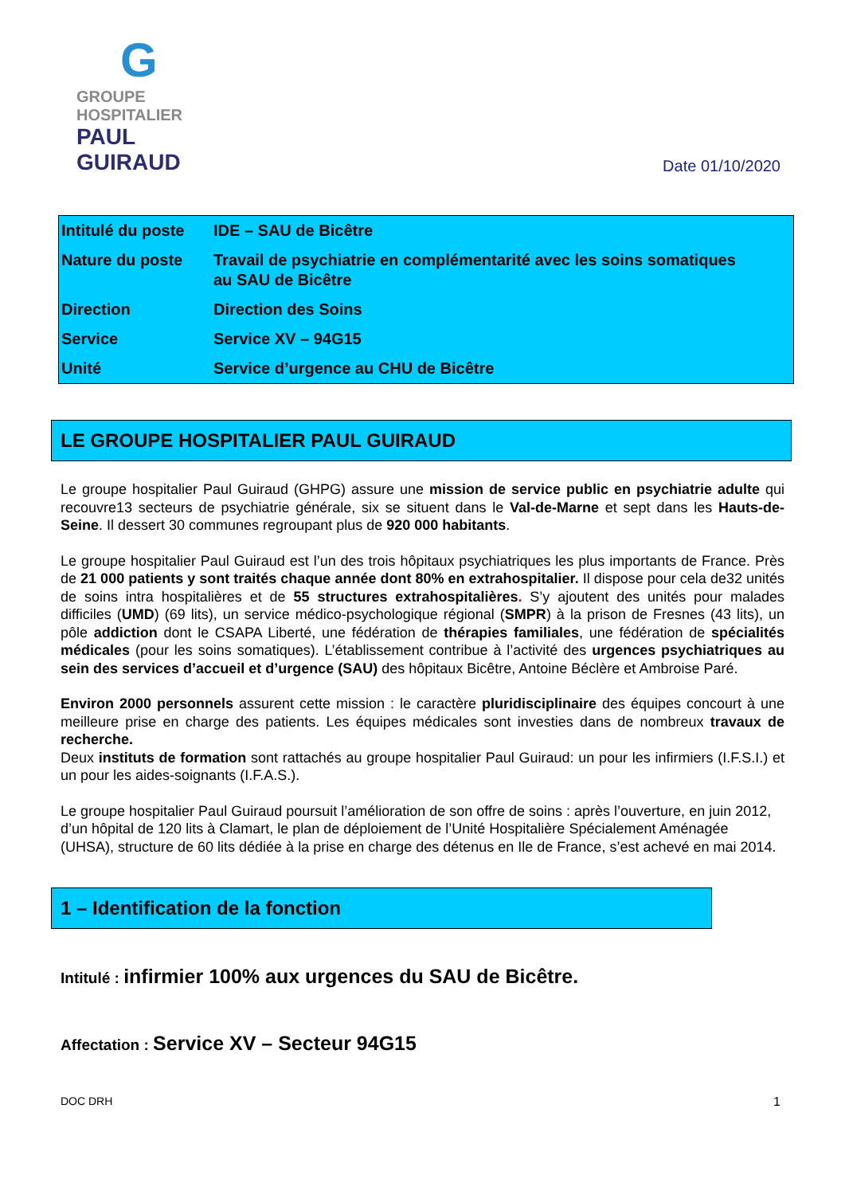G
GROUPE HOSPITALIER
PAUL GUIRAUD
Date 01/10/2020
| Intitulé du poste | IDE – SAU de Bicêtre |
| Nature du poste | Travail de psychiatrie en complémentarité avec les soins somatiques au SAU de Bicêtre |
| Direction | Direction des Soins |
| Service | Service XV – 94G15 |
| Unité | Service d’urgence au CHU de Bicêtre |
LE GROUPE HOSPITALIER PAUL GUIRAUD
Le groupe hospitalier Paul Guiraud (GHPG) assure une mission de service public en psychiatrie adulte qui recouvre13 secteurs de psychiatrie générale, six se situent dans le Val-de-Marne et sept dans les Hauts-de-Seine. Il dessert 30 communes regroupant plus de 920 000 habitants.
Le groupe hospitalier Paul Guiraud est l’un des trois hôpitaux psychiatriques les plus importants de France. Près de 21 000 patients y sont traités chaque année dont 80% en extrahospitalier. Il dispose pour cela de32 unités de soins intra hospitalières et de 55 structures extrahospitalières. S’y ajoutent des unités pour malades difficiles (UMD) (69 lits), un service médico-psychologique régional (SMPR) à la prison de Fresnes (43 lits), un pôle addiction dont le CSAPA Liberté, une fédération de thérapies familiales, une fédération de spécialités médicales (pour les soins somatiques). L’établissement contribue à l’activité des urgences psychiatriques au sein des services d’accueil et d’urgence (SAU) des hôpitaux Bicêtre, Antoine Béclère et Ambroise Paré.
Environ 2000 personnels assurent cette mission : le caractère pluridisciplinaire des équipes concourt à une meilleure prise en charge des patients. Les équipes médicales sont investies dans de nombreux travaux de recherche.
Deux instituts de formation sont rattachés au groupe hospitalier Paul Guiraud: un pour les infirmiers (I.F.S.I.) et un pour les aides-soignants (I.F.A.S.).
Le groupe hospitalier Paul Guiraud poursuit l’amélioration de son offre de soins : après l’ouverture, en juin 2012, d’un hôpital de 120 lits à Clamart, le plan de déploiement de l’Unité Hospitalière Spécialement Aménagée (UHSA), structure de 60 lits dédiée à la prise en charge des détenus en Ile de France, s’est achevé en mai 2014.
1 – Identification de la fonction
Intitulé : infirmier 100% aux urgences du SAU de Bicêtre.
Affectation : Service XV – Secteur 94G15
DOC DRH 1